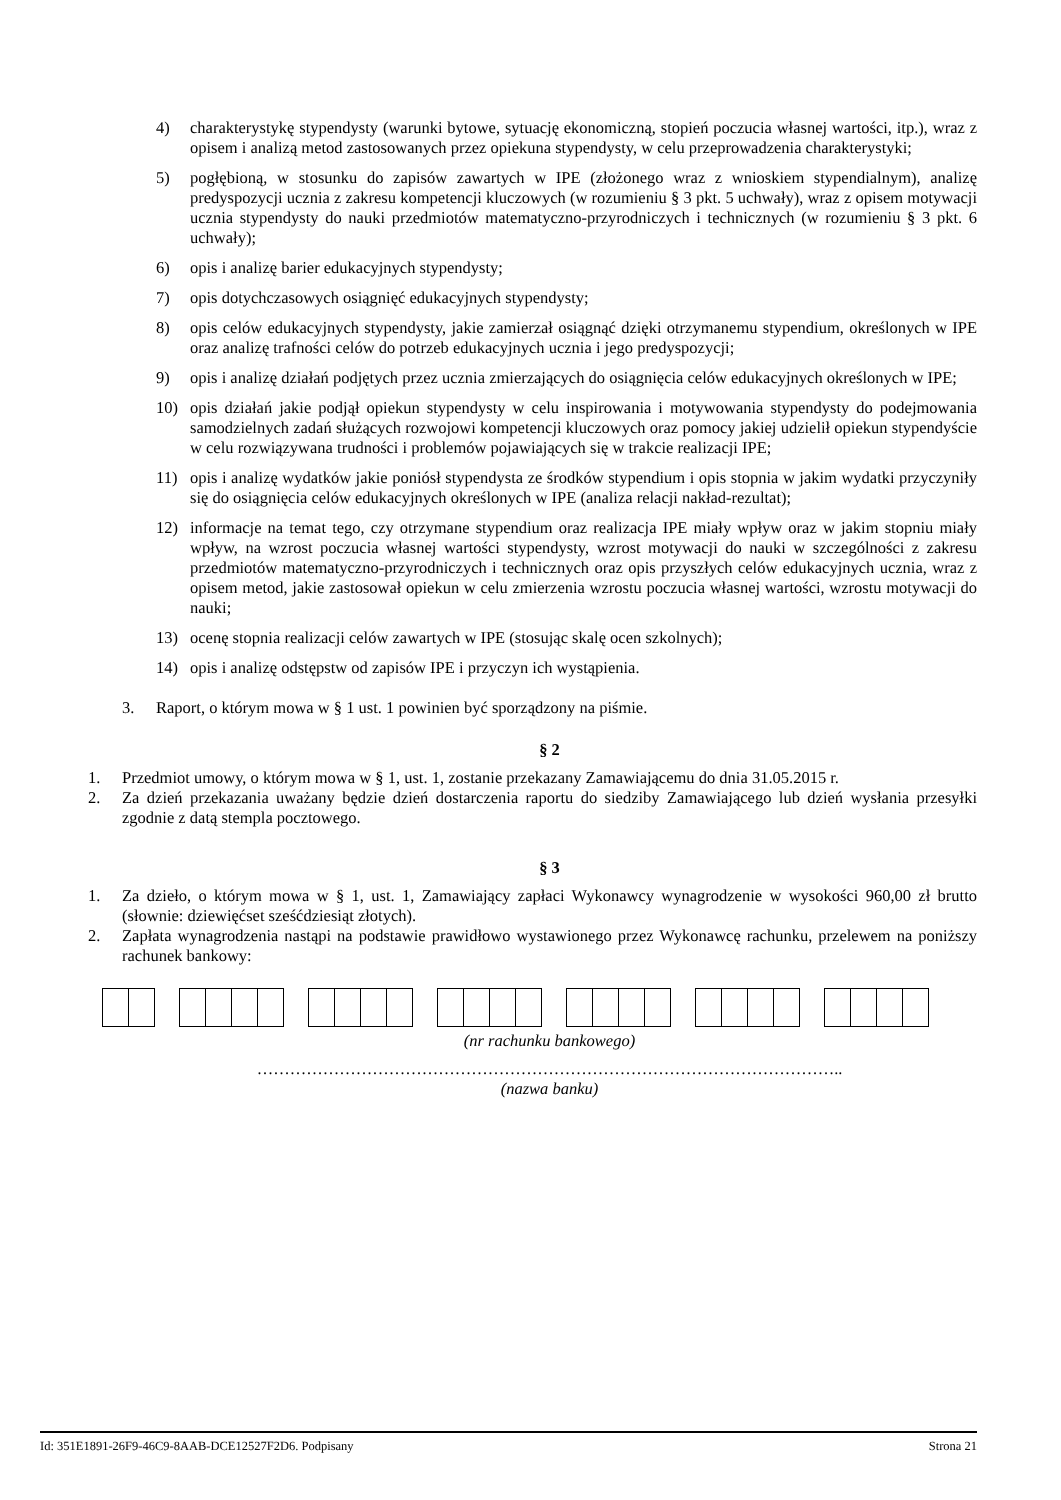4) charakterystykę stypendysty (warunki bytowe, sytuację ekonomiczną, stopień poczucia własnej wartości, itp.), wraz z opisem i analizą metod zastosowanych przez opiekuna stypendysty, w celu przeprowadzenia charakterystyki;
5) pogłębioną, w stosunku do zapisów zawartych w IPE (złożonego wraz z wnioskiem stypendialnym), analizę predyspozycji ucznia z zakresu kompetencji kluczowych (w rozumieniu § 3 pkt. 5 uchwały), wraz z opisem motywacji ucznia stypendysty do nauki przedmiotów matematyczno-przyrodniczych i technicznych (w rozumieniu § 3 pkt. 6 uchwały);
6) opis i analizę barier edukacyjnych stypendysty;
7) opis dotychczasowych osiągnięć edukacyjnych stypendysty;
8) opis celów edukacyjnych stypendysty, jakie zamierzał osiągnąć dzięki otrzymanemu stypendium, określonych w IPE oraz analizę trafności celów do potrzeb edukacyjnych ucznia i jego predyspozycji;
9) opis i analizę działań podjętych przez ucznia zmierzających do osiągnięcia celów edukacyjnych określonych w IPE;
10) opis działań jakie podjął opiekun stypendysty w celu inspirowania i motywowania stypendysty do podejmowania samodzielnych zadań służących rozwojowi kompetencji kluczowych oraz pomocy jakiej udzielił opiekun stypendyście w celu rozwiązywana trudności i problemów pojawiających się w trakcie realizacji IPE;
11) opis i analizę wydatków jakie poniósł stypendysta ze środków stypendium i opis stopnia w jakim wydatki przyczyniły się do osiągnięcia celów edukacyjnych określonych w IPE (analiza relacji nakład-rezultat);
12) informacje na temat tego, czy otrzymane stypendium oraz realizacja IPE miały wpływ oraz w jakim stopniu miały wpływ, na wzrost poczucia własnej wartości stypendysty, wzrost motywacji do nauki w szczególności z zakresu przedmiotów matematyczno-przyrodniczych i technicznych oraz opis przyszłych celów edukacyjnych ucznia, wraz z opisem metod, jakie zastosował opiekun w celu zmierzenia wzrostu poczucia własnej wartości, wzrostu motywacji do nauki;
13) ocenę stopnia realizacji celów zawartych w IPE (stosując skalę ocen szkolnych);
14) opis i analizę odstępstw od zapisów IPE i przyczyn ich wystąpienia.
3. Raport, o którym mowa w § 1 ust. 1 powinien być sporządzony na piśmie.
§ 2
1. Przedmiot umowy, o którym mowa w § 1, ust. 1, zostanie przekazany Zamawiającemu do dnia 31.05.2015 r.
2. Za dzień przekazania uważany będzie dzień dostarczenia raportu do siedziby Zamawiającego lub dzień wysłania przesyłki zgodnie z datą stempla pocztowego.
§ 3
1. Za dzieło, o którym mowa w § 1, ust. 1, Zamawiający zapłaci Wykonawcy wynagrodzenie w wysokości 960,00 zł brutto (słownie: dziewięćset sześćdziesiąt złotych).
2. Zapłata wynagrodzenia nastąpi na podstawie prawidłowo wystawionego przez Wykonawcę rachunku, przelewem na poniższy rachunek bankowy:
(nr rachunku bankowego)
……………………………………………………………………………………………..
(nazwa banku)
Id: 351E1891-26F9-46C9-8AAB-DCE12527F2D6. Podpisany Strona 21